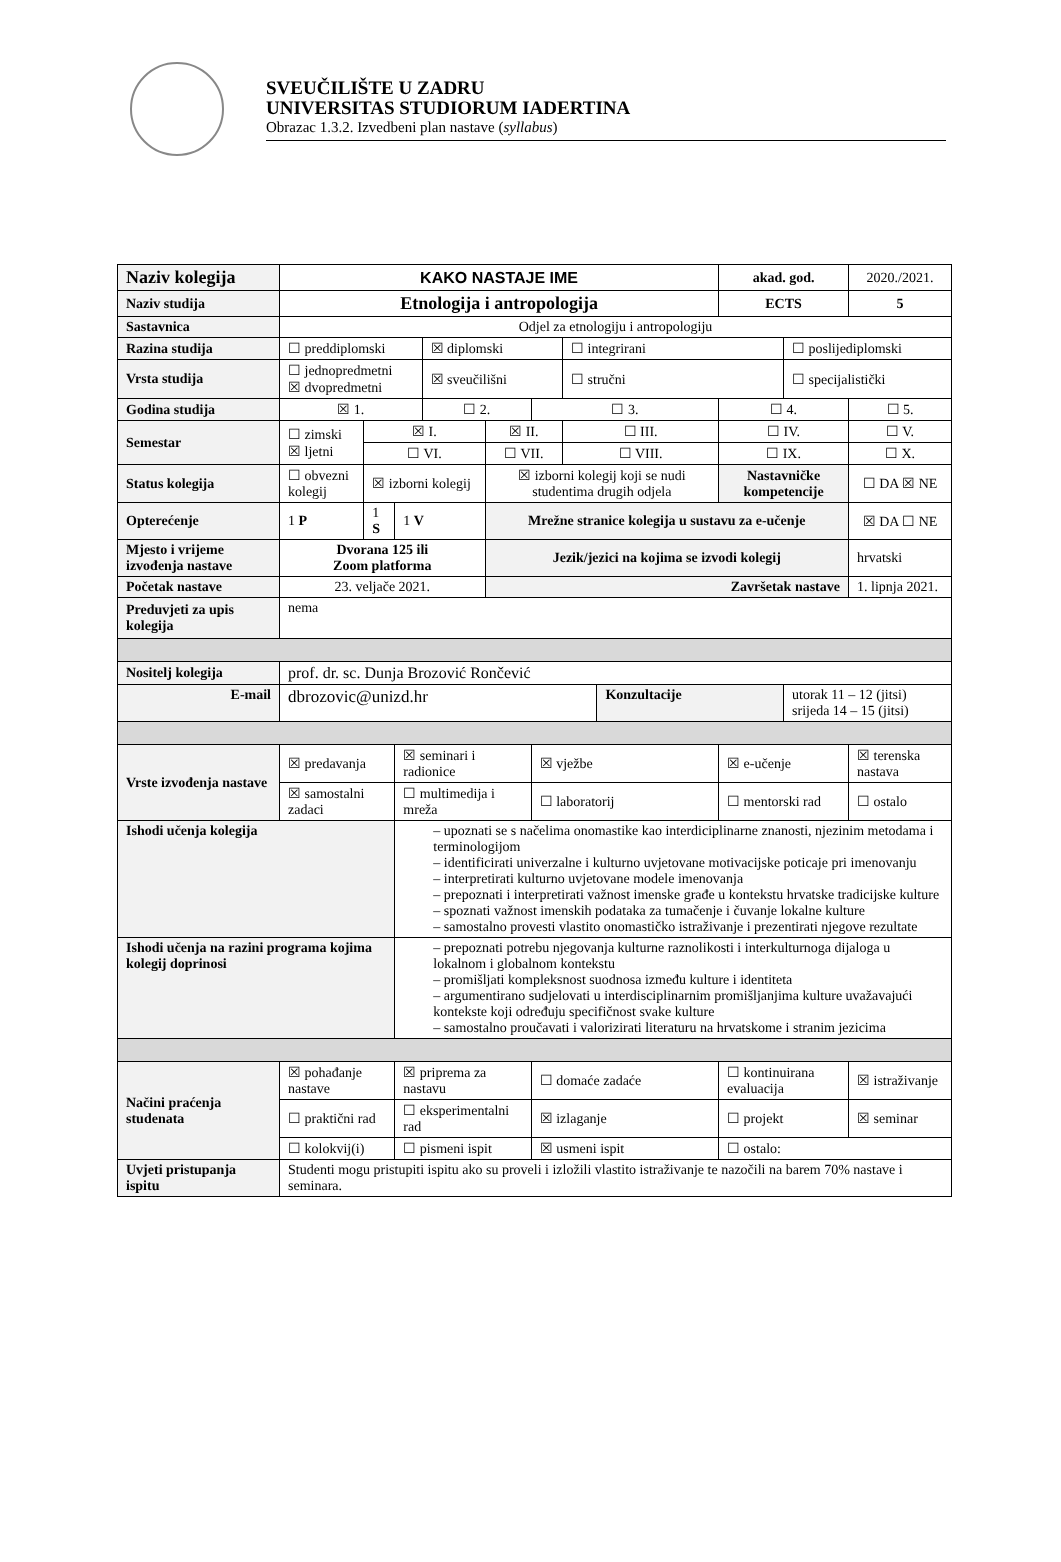SVEUČILIŠTE U ZADRU
UNIVERSITAS STUDIORUM IADERTINA
Obrazac 1.3.2. Izvedbeni plan nastave (syllabus)
| Naziv kolegija | KAKO NASTAJE IME | | | | | | | | akad. god. | | 2020./2021. |
| Naziv studija | Etnologija i antropologija | | | | | | | | ECTS | | 5 |
| Sastavnica | Odjel za etnologiju i antropologiju | | | | | | | | | | |
| Razina studija | ☐ preddiplomski | | | ☒ diplomski | | | ☐ integrirani | | | ☐ poslijediplomski | |
| Vrsta studija | ☐ jednopredmetni ☒ dvopredmetni | | | ☒ sveučilišni | | | ☐ stručni | | | ☐ specijalistički | |
| Godina studija | ☒ 1. | | | ☐ 2. | | ☐ 3. | | | ☐ 4. | | ☐ 5. |
| Semestar | ☐ zimski ☒ ljetni | ☒ I. | | | ☒ II. | | ☐ III. | | ☐ IV. | | ☐ V. |
| | | ☐ VI. | | | ☐ VII. | | ☐ VIII. | | ☐ IX. | | ☐ X. |
| Status kolegija | ☐ obvezni kolegij | ☒ izborni kolegij | | | ☒ izborni kolegij koji se nudi studentima drugih odjela | | | | Nastavničke kompetencije | | ☐ DA ☒ NE |
| Opterećenje | 1 P | 1 S | 1 V | | Mrežne stranice kolegija u sustavu za e-učenje | | | | | | ☒ DA ☐ NE |
| Mjesto i vrijeme izvođenja nastave | Dvorana 125 ili Zoom platforma | | | | Jezik/jezici na kojima se izvodi kolegij | | | | | | hrvatski |
| Početak nastave | 23. veljače 2021. | | | | Završetak nastave | | | | | | 1. lipnja 2021. |
| Preduvjeti za upis kolegija | nema | | | | | | | | | | |
| Nositelj kolegija | prof. dr. sc. Dunja Brozović Rončević | | | | | | | | | | |
| E-mail | dbrozovic@unizd.hr | | | | | | | Konzultacije | | utorak 11 – 12 (jitsi) srijeda 14 – 15 (jitsi) | |
| Vrste izvođenja nastave | ☒ predavanja | | ☒ seminari i radionice | | | ☒ vježbe | | | ☒ e-učenje | | ☒ terenska nastava |
| | ☒ samostalni zadaci | | ☐ multimedija i mreža | | | ☐ laboratorij | | | ☐ mentorski rad | | ☐ ostalo |
| Ishodi učenja kolegija | | | – upoznati se s načelima onomastike kao interdiciplinarne znanosti, njezinim metodama i terminologijom – identificirati univerzalne i kulturno uvjetovane motivacijske poticaje pri imenovanju – interpretirati kulturno uvjetovane modele imenovanja – prepoznati i interpretirati važnost imenske građe u kontekstu hrvatske tradicijske kulture – spoznati važnost imenskih podataka za tumačenje i čuvanje lokalne kulture – samostalno provesti vlastito onomastičko istraživanje i prezentirati njegove rezultate | | | | | | | | |
| Ishodi učenja na razini programa kojima kolegij doprinosi | | | – prepoznati potrebu njegovanja kulturne raznolikosti i interkulturnoga dijaloga u lokalnom i globalnom kontekstu – promišljati kompleksnost suodnosa između kulture i identiteta – argumentirano sudjelovati u interdisciplinarnim promišljanjima kulture uvažavajući kontekste koji određuju specifičnost svake kulture – samostalno proučavati i valorizirati literaturu na hrvatskome i stranim jezicima | | | | | | | | |
| Načini praćenja studenata | ☒ pohađanje nastave | | ☒ priprema za nastavu | | | ☐ domaće zadaće | | | ☐ kontinuirana evaluacija | | ☒ istraživanje |
| | ☐ praktični rad | | ☐ eksperimentalni rad | | | ☒ izlaganje | | | ☐ projekt | | ☒ seminar |
| | ☐ kolokvij(i) | | ☐ pismeni ispit | | | ☒ usmeni ispit | | | ☐ ostalo: | | |
| Uvjeti pristupanja ispitu | Studenti mogu pristupiti ispitu ako su proveli i izložili vlastito istraživanje te nazočili na barem 70% nastave i seminara. | | | | | | | | | | |